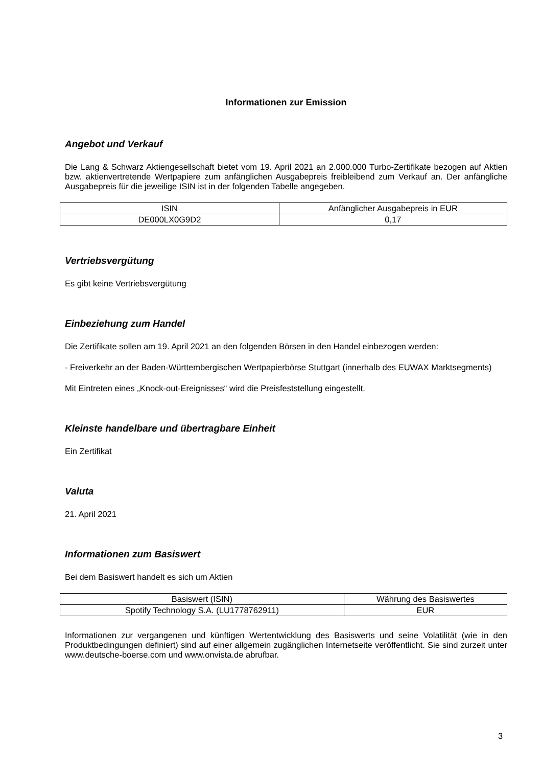Informationen zur Emission
Angebot und Verkauf
Die Lang & Schwarz Aktiengesellschaft bietet vom 19. April 2021 an 2.000.000 Turbo-Zertifikate bezogen auf Aktien bzw. aktienvertretende Wertpapiere zum anfänglichen Ausgabepreis freibleibend zum Verkauf an. Der anfängliche Ausgabepreis für die jeweilige ISIN ist in der folgenden Tabelle angegeben.
| ISIN | Anfänglicher Ausgabepreis in EUR |
| --- | --- |
| DE000LX0G9D2 | 0,17 |
Vertriebsvergütung
Es gibt keine Vertriebsvergütung
Einbeziehung zum Handel
Die Zertifikate sollen am 19. April 2021 an den folgenden Börsen in den Handel einbezogen werden:
- Freiverkehr an der Baden-Württembergischen Wertpapierbörse Stuttgart (innerhalb des EUWAX Marktsegments)
Mit Eintreten eines „Knock-out-Ereignisses“ wird die Preisfeststellung eingestellt.
Kleinste handelbare und übertragbare Einheit
Ein Zertifikat
Valuta
21. April 2021
Informationen zum Basiswert
Bei dem Basiswert handelt es sich um Aktien
| Basiswert (ISIN) | Währung des Basiswertes |
| --- | --- |
| Spotify Technology S.A. (LU1778762911) | EUR |
Informationen zur vergangenen und künftigen Wertentwicklung des Basiswerts und seine Volatilität (wie in den Produktbedingungen definiert) sind auf einer allgemein zugänglichen Internetseite veröffentlicht. Sie sind zurzeit unter www.deutsche-boerse.com und www.onvista.de abrufbar.
3